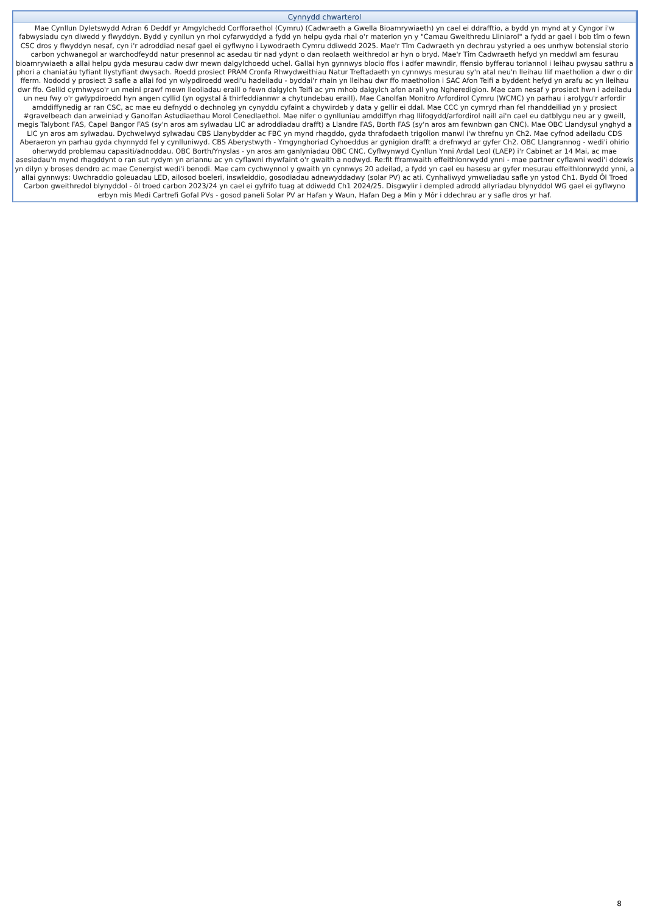| Cynnydd chwarterol |
| --- |
| Mae Cynllun Dyletswydd Adran 6 Deddf yr Amgylchedd Corfforaethol (Cymru) (Cadwraeth a Gwella Bioamrywiaeth) yn cael ei ddrafftio, a bydd yn mynd at y Cyngor i'w fabwysiadu cyn diwedd y flwyddyn. Bydd y cynllun yn rhoi cyfarwyddyd a fydd yn helpu gyda rhai o'r materion yn y "Camau Gweithredu Lliniarol" a fydd ar gael i bob tîm o fewn CSC dros y flwyddyn nesaf, cyn i'r adroddiad nesaf gael ei gyflwyno i Lywodraeth Cymru ddiwedd 2025. Mae'r Tîm Cadwraeth yn dechrau ystyried a oes unrhyw botensial storio carbon ychwanegol ar warchodfeydd natur presennol ac asedau tir nad ydynt o dan reolaeth weithredol ar hyn o bryd. Mae'r Tîm Cadwraeth hefyd yn meddwl am fesurau bioamrywiaeth a allai helpu gyda mesurau cadw dwr mewn dalgylchoedd uchel. Gallai hyn gynnwys blocio ffos i adfer mawndir, ffensio byfferau torlannol i leihau pwysau sathru a phori a chaniatáu tyfiant llystyfiant dwysach. Roedd prosiect PRAM Cronfa Rhwydweithiau Natur Treftadaeth yn cynnwys mesurau sy'n atal neu'n lleihau llif maetholion a dwr o dir fferm. Nododd y prosiect 3 safle a allai fod yn wlypdiroedd wedi'u hadeiladu - byddai'r rhain yn lleihau dwr ffo maetholion i SAC Afon Teifi a byddent hefyd yn arafu ac yn lleihau dwr ffo. Gellid cymhwyso'r un meini prawf mewn lleoliadau eraill o fewn dalgylch Teifi ac ym mhob dalgylch afon arall yng Ngheredigion. Mae cam nesaf y prosiect hwn i adeiladu un neu fwy o'r gwlypdiroedd hyn angen cyllid (yn ogystal â thirfeddiannwr a chytundebau eraill). Mae Canolfan Monitro Arfordirol Cymru (WCMC) yn parhau i arolygu'r arfordir amddiffynedig ar ran CSC, ac mae eu defnydd o dechnoleg yn cynyddu cyfaint a chywirdeb y data y gellir ei ddal. Mae CCC yn cymryd rhan fel rhanddeiliad yn y prosiect #gravelbeach dan arweiniad y Ganolfan Astudiaethau Morol Cenedlaethol. Mae nifer o gynlluniau amddiffyn rhag llifogydd/arfordirol naill ai'n cael eu datblygu neu ar y gweill, megis Talybont FAS, Capel Bangor FAS (sy'n aros am sylwadau LlC ar adroddiadau drafft) a Llandre FAS, Borth FAS (sy'n aros am fewnbwn gan CNC). Mae OBC Llandysul ynghyd a LlC yn aros am sylwadau. Dychwelwyd sylwadau CBS Llanybydder ac FBC yn mynd rhagddo, gyda thrafodaeth trigolion manwl i'w threfnu yn Ch2. Mae cyfnod adeiladu CDS Aberaeron yn parhau gyda chynnydd fel y cynlluniwyd. CBS Aberystwyth - Ymgynghoriad Cyhoeddus ar gynigion drafft a drefnwyd ar gyfer Ch2. OBC Llangrannog - wedi'i ohirio oherwydd problemau capasiti/adnoddau. OBC Borth/Ynyslas - yn aros am ganlyniadau OBC CNC. Cyflwynwyd Cynllun Ynni Ardal Leol (LAEP) i'r Cabinet ar 14 Mai, ac mae asesiadau'n mynd rhagddynt o ran sut rydym yn ariannu ac yn cyflawni rhywfaint o'r gwaith a nodwyd. Re:fit fframwaith effeithlonrwydd ynni - mae partner cyflawni wedi'i ddewis yn dilyn y broses dendro ac mae Cenergist wedi'i benodi. Mae cam cychwynnol y gwaith yn cynnwys 20 adeilad, a fydd yn cael eu hasesu ar gyfer mesurau effeithlonrwydd ynni, a allai gynnwys: Uwchraddio goleuadau LED, ailosod boeleri, inswleiddio, gosodiadau adnewyddadwy (solar PV) ac ati. Cynhaliwyd ymweliadau safle yn ystod Ch1. Bydd Ôl Troed Carbon gweithredol blynyddol - ôl troed carbon 2023/24 yn cael ei gyfrifo tuag at ddiwedd Ch1 2024/25. Disgwylir i dempled adrodd allyriadau blynyddol WG gael ei gyflwyno erbyn mis Medi Cartrefi Gofal PVs - gosod paneli Solar PV ar Hafan y Waun, Hafan Deg a Min y Môr i ddechrau ar y safle dros yr haf. |
8